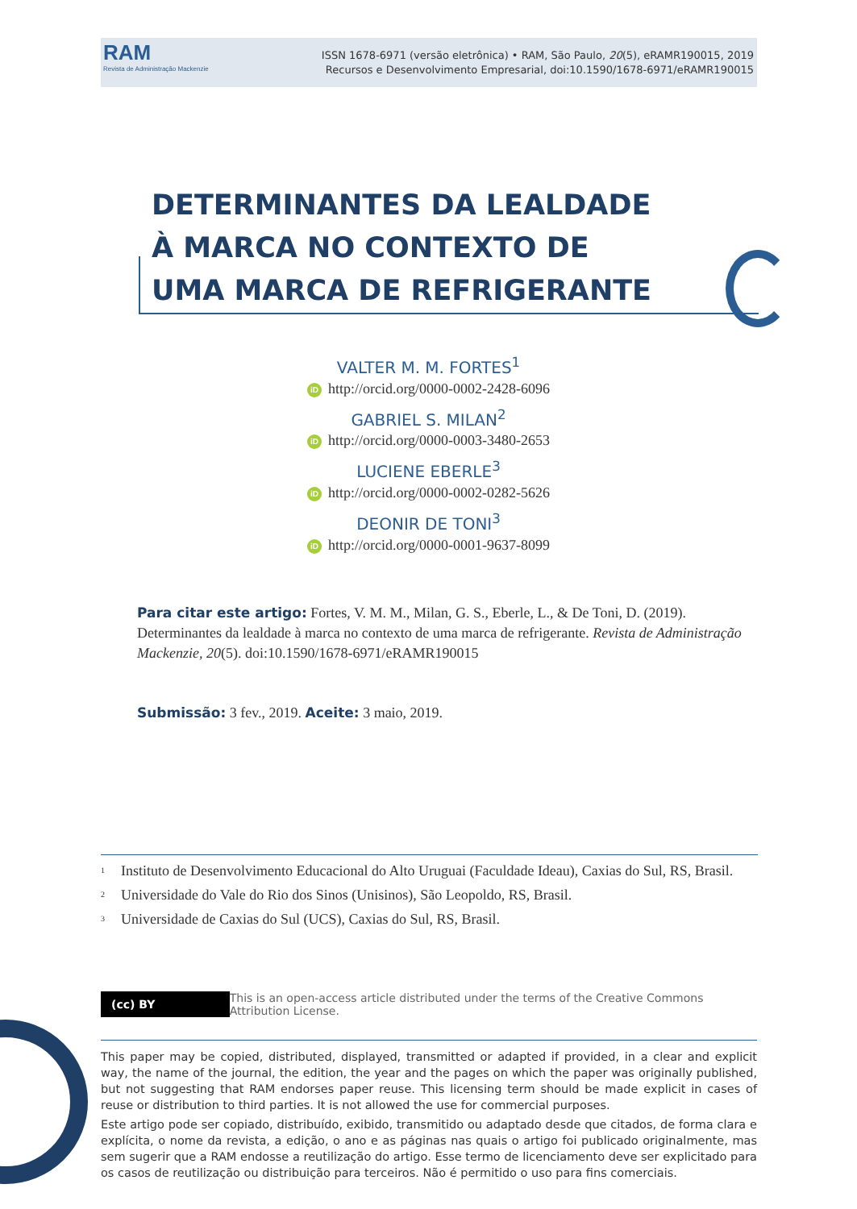RAM
Revista de Administração Mackenzie
ISSN 1678-6971 (versão eletrônica) • RAM, São Paulo, 20(5), eRAMR190015, 2019
Recursos e Desenvolvimento Empresarial, doi:10.1590/1678-6971/eRAMR190015
DETERMINANTES DA LEALDADE À MARCA NO CONTEXTO DE UMA MARCA DE REFRIGERANTE
VALTER M. M. FORTES<sup>1</sup>
iD http://orcid.org/0000-0002-2428-6096
GABRIEL S. MILAN<sup>2</sup>
iD http://orcid.org/0000-0003-3480-2653
LUCIENE EBERLE<sup>3</sup>
iD http://orcid.org/0000-0002-0282-5626
DEONIR DE TONI<sup>3</sup>
iD http://orcid.org/0000-0001-9637-8099
Para citar este artigo: Fortes, V. M. M., Milan, G. S., Eberle, L., & De Toni, D. (2019). Determinantes da lealdade à marca no contexto de uma marca de refrigerante. Revista de Administração Mackenzie, 20(5). doi:10.1590/1678-6971/eRAMR190015
Submissão: 3 fev., 2019. Aceite: 3 maio, 2019.
<sup>1</sup> Instituto de Desenvolvimento Educacional do Alto Uruguai (Faculdade Ideau), Caxias do Sul, RS, Brasil.
<sup>2</sup> Universidade do Vale do Rio dos Sinos (Unisinos), São Leopoldo, RS, Brasil.
<sup>3</sup> Universidade de Caxias do Sul (UCS), Caxias do Sul, RS, Brasil.
(cc) BY
This is an open-access article distributed under the terms of the Creative Commons Attribution License.
This paper may be copied, distributed, displayed, transmitted or adapted if provided, in a clear and explicit way, the name of the journal, the edition, the year and the pages on which the paper was originally published, but not suggesting that RAM endorses paper reuse. This licensing term should be made explicit in cases of reuse or distribution to third parties. It is not allowed the use for commercial purposes.
Este artigo pode ser copiado, distribuído, exibido, transmitido ou adaptado desde que citados, de forma clara e explícita, o nome da revista, a edição, o ano e as páginas nas quais o artigo foi publicado originalmente, mas sem sugerir que a RAM endosse a reutilização do artigo. Esse termo de licenciamento deve ser explicitado para os casos de reutilização ou distribuição para terceiros. Não é permitido o uso para fins comerciais.